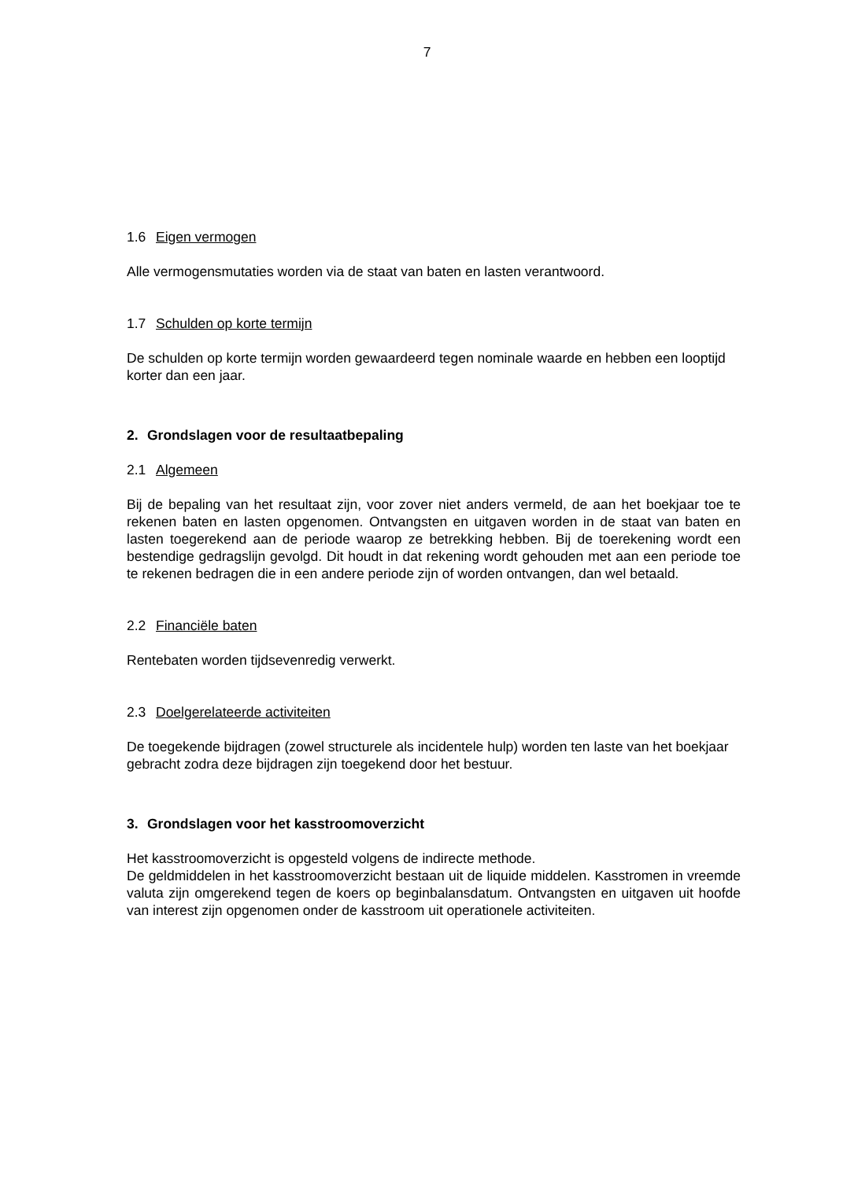7
1.6 Eigen vermogen
Alle vermogensmutaties worden via de staat van baten en lasten verantwoord.
1.7 Schulden op korte termijn
De schulden op korte termijn worden gewaardeerd tegen nominale waarde en hebben een looptijd korter dan een jaar.
2. Grondslagen voor de resultaatbepaling
2.1 Algemeen
Bij de bepaling van het resultaat zijn, voor zover niet anders vermeld, de aan het boekjaar toe te rekenen baten en lasten opgenomen. Ontvangsten en uitgaven worden in de staat van baten en lasten toegerekend aan de periode waarop ze betrekking hebben. Bij de toerekening wordt een bestendige gedragslijn gevolgd. Dit houdt in dat rekening wordt gehouden met aan een periode toe te rekenen bedragen die in een andere periode zijn of worden ontvangen, dan wel betaald.
2.2 Financiële baten
Rentebaten worden tijdsevenredig verwerkt.
2.3 Doelgerelateerde activiteiten
De toegekende bijdragen (zowel structurele als incidentele hulp) worden ten laste van het boekjaar gebracht zodra deze bijdragen zijn toegekend door het bestuur.
3. Grondslagen voor het kasstroomoverzicht
Het kasstroomoverzicht is opgesteld volgens de indirecte methode.
De geldmiddelen in het kasstroomoverzicht bestaan uit de liquide middelen. Kasstromen in vreemde valuta zijn omgerekend tegen de koers op beginbalansdatum. Ontvangsten en uitgaven uit hoofde van interest zijn opgenomen onder de kasstroom uit operationele activiteiten.